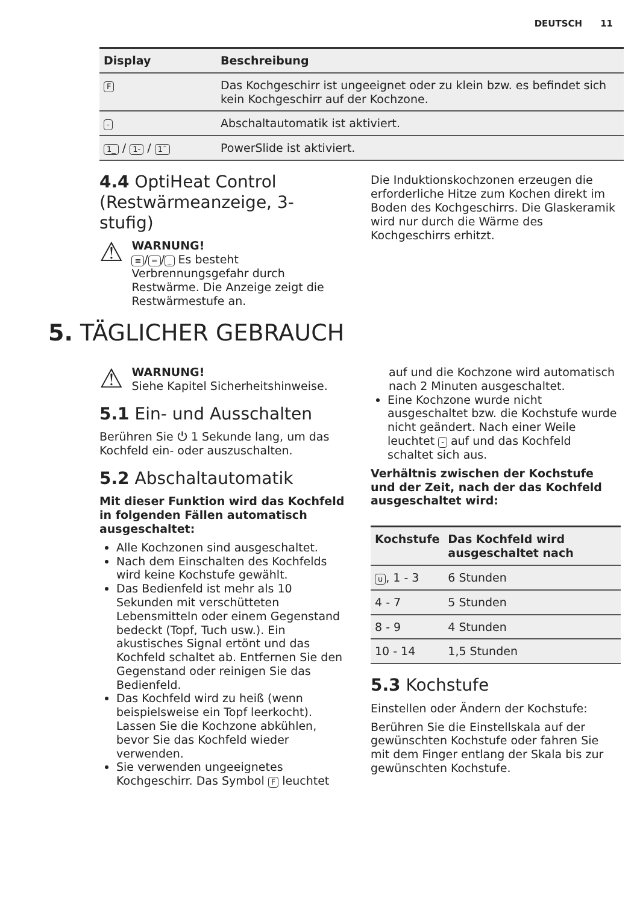DEUTSCH 11
| Display | Beschreibung |
| --- | --- |
| F | Das Kochgeschirr ist ungeeignet oder zu klein bzw. es befindet sich kein Kochgeschirr auf der Kochzone. |
| - | Abschaltautomatik ist aktiviert. |
| 1_ / 1- / 1¯ | PowerSlide ist aktiviert. |
4.4 OptiHeat Control (Restwärmeanzeige, 3-stufig)
⚠
WARNUNG!
≡ / = / _ Es besteht Verbrennungsgefahr durch Restwärme. Die Anzeige zeigt die Restwärmestufe an.
Die Induktionskochzonen erzeugen die erforderliche Hitze zum Kochen direkt im Boden des Kochgeschirrs. Die Glaskeramik wird nur durch die Wärme des Kochgeschirrs erhitzt.
5. TÄGLICHER GEBRAUCH
⚠
WARNUNG!
Siehe Kapitel Sicherheitshinweise.
5.1 Ein- und Ausschalten
Berühren Sie ⏻ 1 Sekunde lang, um das Kochfeld ein- oder auszuschalten.
5.2 Abschaltautomatik
Mit dieser Funktion wird das Kochfeld in folgenden Fällen automatisch ausgeschaltet:
Alle Kochzonen sind ausgeschaltet.
Nach dem Einschalten des Kochfelds wird keine Kochstufe gewählt.
Das Bedienfeld ist mehr als 10 Sekunden mit verschütteten Lebensmitteln oder einem Gegenstand bedeckt (Topf, Tuch usw.). Ein akustisches Signal ertönt und das Kochfeld schaltet ab. Entfernen Sie den Gegenstand oder reinigen Sie das Bedienfeld.
Das Kochfeld wird zu heiß (wenn beispielsweise ein Topf leerkocht). Lassen Sie die Kochzone abkühlen, bevor Sie das Kochfeld wieder verwenden.
Sie verwenden ungeeignetes Kochgeschirr. Das Symbol F leuchtet
auf und die Kochzone wird automatisch nach 2 Minuten ausgeschaltet.
Eine Kochzone wurde nicht ausgeschaltet bzw. die Kochstufe wurde nicht geändert. Nach einer Weile leuchtet - auf und das Kochfeld schaltet sich aus.
Verhältnis zwischen der Kochstufe und der Zeit, nach der das Kochfeld ausgeschaltet wird:
| Kochstufe | Das Kochfeld wird ausgeschaltet nach |
| --- | --- |
| u , 1 - 3 | 6 Stunden |
| 4 - 7 | 5 Stunden |
| 8 - 9 | 4 Stunden |
| 10 - 14 | 1,5 Stunden |
5.3 Kochstufe
Einstellen oder Ändern der Kochstufe:
Berühren Sie die Einstellskala auf der gewünschten Kochstufe oder fahren Sie mit dem Finger entlang der Skala bis zur gewünschten Kochstufe.